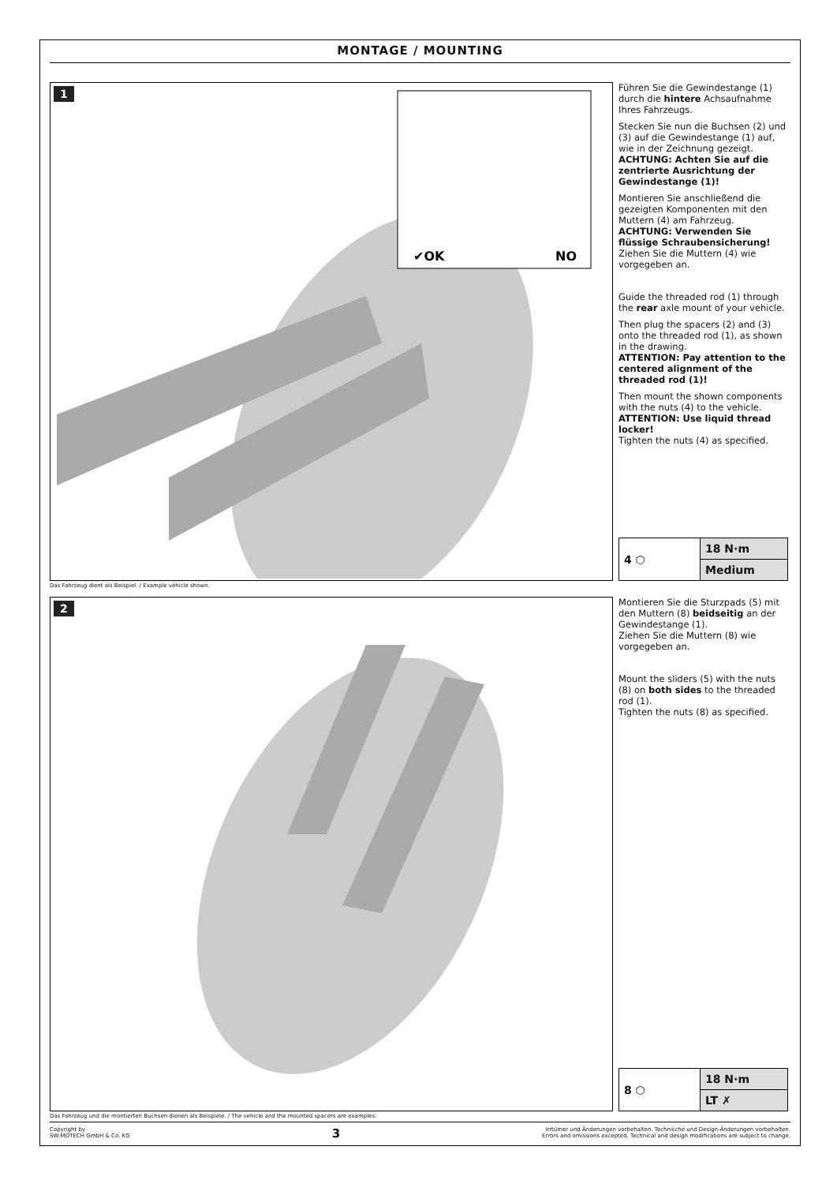MONTAGE / MOUNTING
1
✔OK
NO
Führen Sie die Gewindestange (1) durch die hintere Achsaufnahme Ihres Fahrzeugs.
Stecken Sie nun die Buchsen (2) und (3) auf die Gewindestange (1) auf, wie in der Zeichnung gezeigt.
ACHTUNG: Achten Sie auf die zentrierte Ausrichtung der Gewindestange (1)!
Montieren Sie anschließend die gezeigten Komponenten mit den Muttern (4) am Fahrzeug.
ACHTUNG: Verwenden Sie flüssige Schraubensicherung!
Ziehen Sie die Muttern (4) wie vorgegeben an.
Guide the threaded rod (1) through the rear axle mount of your vehicle.
Then plug the spacers (2) and (3) onto the threaded rod (1), as shown in the drawing.
ATTENTION: Pay attention to the centered alignment of the threaded rod (1)!
Then mount the shown components with the nuts (4) to the vehicle.
ATTENTION: Use liquid thread locker!
Tighten the nuts (4) as specified.
| 4 ⬡ | 18 N·m |
| | Medium |
Das Fahrzeug dient als Beispiel. / Example vehicle shown.
2
Montieren Sie die Sturzpads (5) mit den Muttern (8) beidseitig an der Gewindestange (1).
Ziehen Sie die Muttern (8) wie vorgegeben an.
Mount the sliders (5) with the nuts (8) on both sides to the threaded rod (1).
Tighten the nuts (8) as specified.
| 8 ⬡ | 18 N·m |
| | LT ✗ |
Das Fahrzeug und die montierten Buchsen dienen als Beispiele. / The vehicle and the mounted spacers are examples.
Copyright by
SW-MOTECH GmbH & Co. KG
3
Irrtümer und Änderungen vorbehalten. Technische und Design-Änderungen vorbehalten.
Errors and omissions excepted. Technical and design modifications are subject to change.